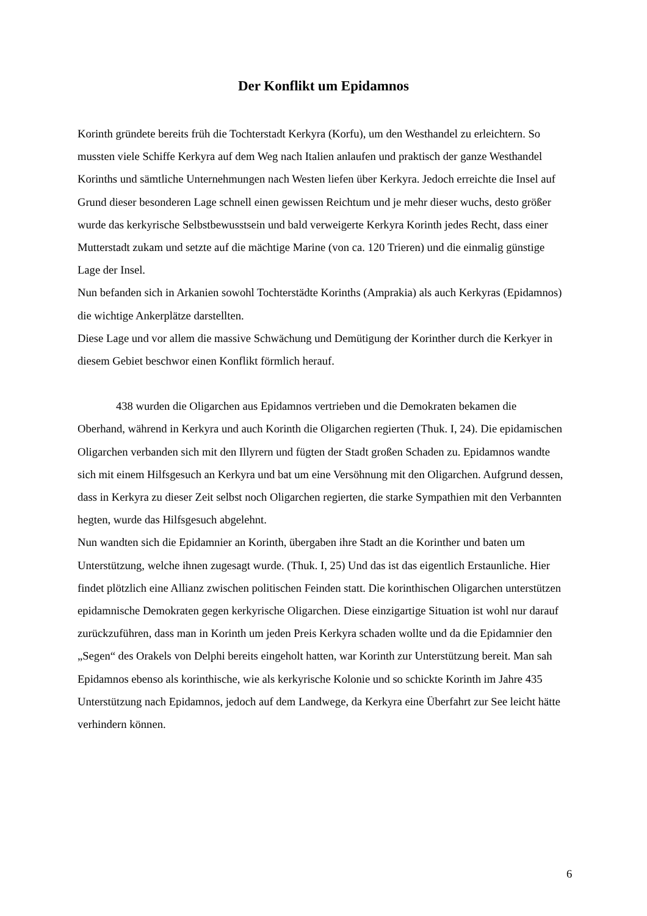Der Konflikt um Epidamnos
Korinth gründete bereits früh die Tochterstadt Kerkyra (Korfu), um den Westhandel zu erleichtern. So mussten viele Schiffe Kerkyra auf dem Weg nach Italien anlaufen und praktisch der ganze Westhandel Korinths und sämtliche Unternehmungen nach Westen liefen über Kerkyra. Jedoch erreichte die Insel auf Grund dieser besonderen Lage schnell einen gewissen Reichtum und je mehr dieser wuchs, desto größer wurde das kerkyrische Selbstbewusstsein und bald verweigerte Kerkyra Korinth jedes Recht, dass einer Mutterstadt zukam und setzte auf die mächtige Marine (von ca. 120 Trieren) und die einmalig günstige Lage der Insel.
Nun befanden sich in Arkanien sowohl Tochterstädte Korinths (Amprakia) als auch Kerkyras (Epidamnos) die wichtige Ankerplätze darstellten.
Diese Lage und vor allem die massive Schwächung und Demütigung der Korinther durch die Kerkyer in diesem Gebiet beschwor einen Konflikt förmlich herauf.
438 wurden die Oligarchen aus Epidamnos vertrieben und die Demokraten bekamen die Oberhand, während in Kerkyra und auch Korinth die Oligarchen regierten (Thuk. I, 24). Die epidamischen Oligarchen verbanden sich mit den Illyrern und fügten der Stadt großen Schaden zu. Epidamnos wandte sich mit einem Hilfsgesuch an Kerkyra und bat um eine Versöhnung mit den Oligarchen. Aufgrund dessen, dass in Kerkyra zu dieser Zeit selbst noch Oligarchen regierten, die starke Sympathien mit den Verbannten hegten, wurde das Hilfsgesuch abgelehnt.
Nun wandten sich die Epidamnier an Korinth, übergaben ihre Stadt an die Korinther und baten um Unterstützung, welche ihnen zugesagt wurde. (Thuk. I, 25) Und das ist das eigentlich Erstaunliche. Hier findet plötzlich eine Allianz zwischen politischen Feinden statt. Die korinthischen Oligarchen unterstützen epidamnische Demokraten gegen kerkyrische Oligarchen. Diese einzigartige Situation ist wohl nur darauf zurückzuführen, dass man in Korinth um jeden Preis Kerkyra schaden wollte und da die Epidamnier den „Segen“ des Orakels von Delphi bereits eingeholt hatten, war Korinth zur Unterstützung bereit. Man sah Epidamnos ebenso als korinthische, wie als kerkyrische Kolonie und so schickte Korinth im Jahre 435 Unterstützung nach Epidamnos, jedoch auf dem Landwege, da Kerkyra eine Überfahrt zur See leicht hätte verhindern können.
6